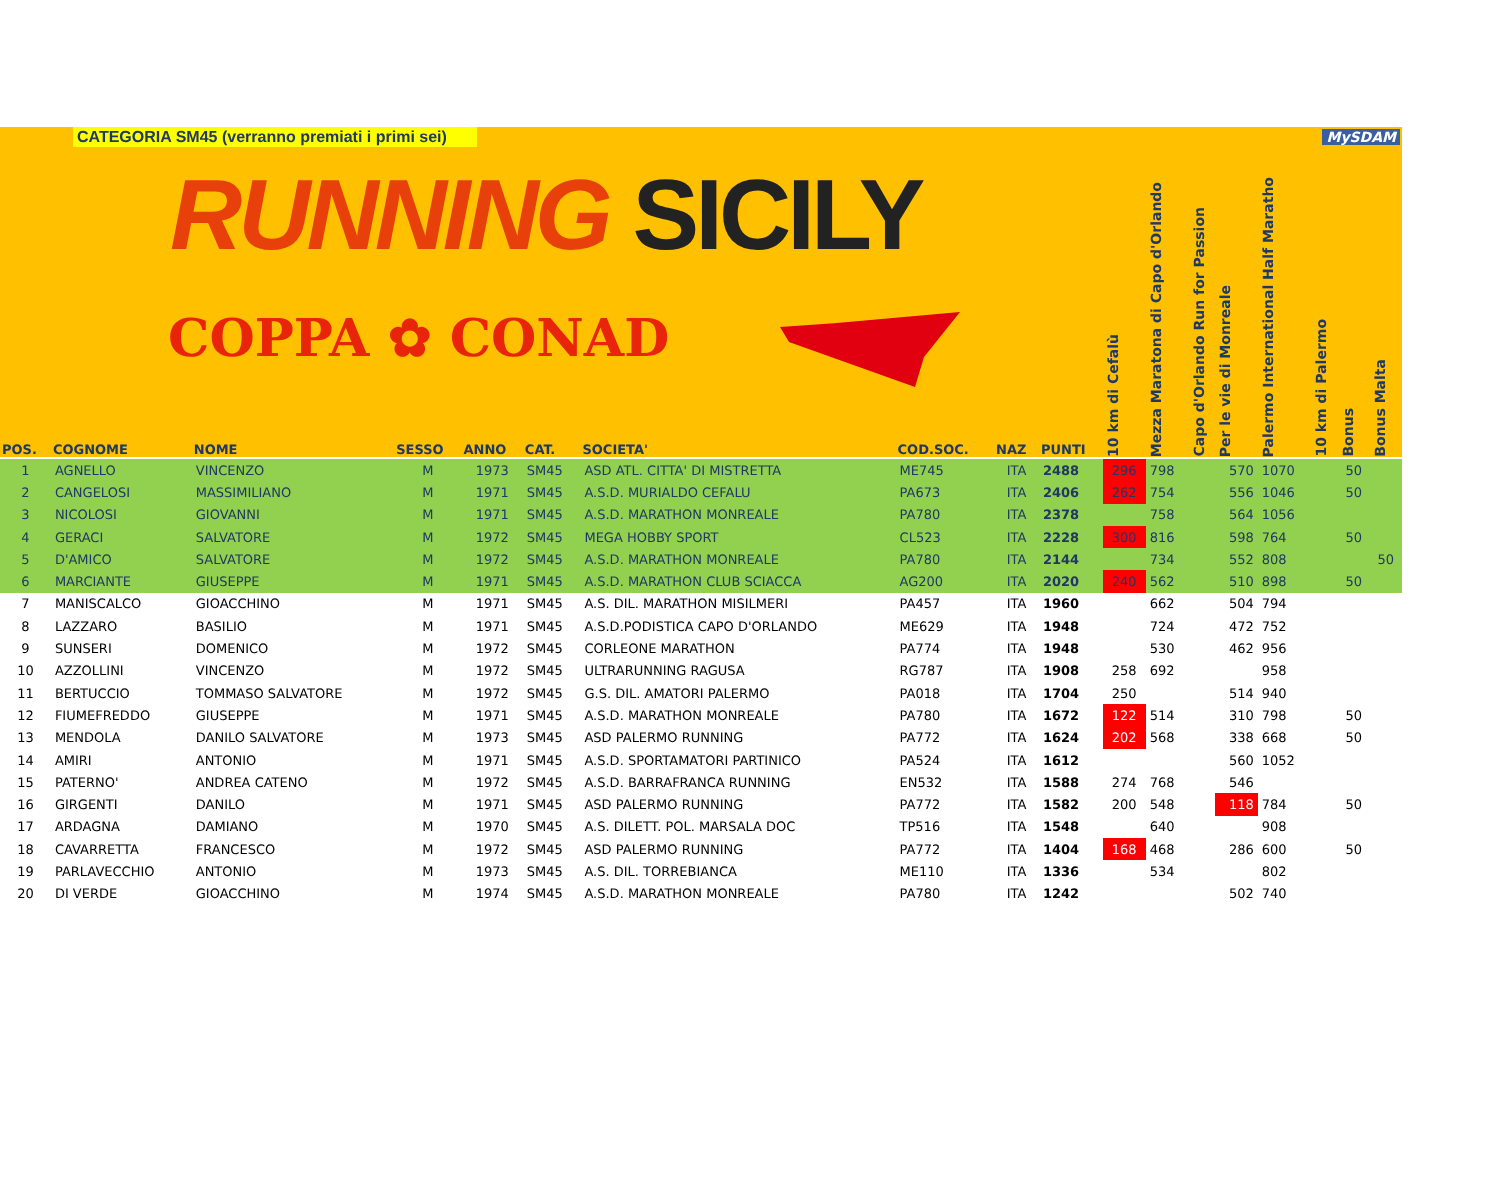CATEGORIA SM45 (verranno premiati i primi sei)
RUNNING SICILY
COPPA ✿ CONAD
MySDAM
| POS. | COGNOME | NOME | SESSO | ANNO | CAT. | SOCIETA' | COD.SOC. | NAZ | PUNTI | 10 km di Cefalù | Mezza Maratona di Capo d'Orlando | Capo d'Orlando Run for Passion | Per le vie di Monreale | Palermo International Half Maratho | 10 km di Palermo | Bonus | Bonus Malta |
| --- | --- | --- | --- | --- | --- | --- | --- | --- | --- | --- | --- | --- | --- | --- | --- | --- | --- |
| 1 | AGNELLO | VINCENZO | M | 1973 | SM45 | ASD ATL. CITTA' DI MISTRETTA | ME745 | ITA | 2488 | 296 | 798 | | 570 | 1070 | | 50 | |
| 2 | CANGELOSI | MASSIMILIANO | M | 1971 | SM45 | A.S.D. MURIALDO CEFALU | PA673 | ITA | 2406 | 262 | 754 | | 556 | 1046 | | 50 | |
| 3 | NICOLOSI | GIOVANNI | M | 1971 | SM45 | A.S.D. MARATHON MONREALE | PA780 | ITA | 2378 | | 758 | | 564 | 1056 | | | |
| 4 | GERACI | SALVATORE | M | 1972 | SM45 | MEGA HOBBY SPORT | CL523 | ITA | 2228 | 300 | 816 | | 598 | 764 | | 50 | |
| 5 | D'AMICO | SALVATORE | M | 1972 | SM45 | A.S.D. MARATHON MONREALE | PA780 | ITA | 2144 | | 734 | | 552 | 808 | | | 50 |
| 6 | MARCIANTE | GIUSEPPE | M | 1971 | SM45 | A.S.D. MARATHON CLUB SCIACCA | AG200 | ITA | 2020 | 240 | 562 | | 510 | 898 | | 50 | |
| 7 | MANISCALCO | GIOACCHINO | M | 1971 | SM45 | A.S. DIL. MARATHON MISILMERI | PA457 | ITA | 1960 | | 662 | | 504 | 794 | | | |
| 8 | LAZZARO | BASILIO | M | 1971 | SM45 | A.S.D.PODISTICA CAPO D'ORLANDO | ME629 | ITA | 1948 | | 724 | | 472 | 752 | | | |
| 9 | SUNSERI | DOMENICO | M | 1972 | SM45 | CORLEONE MARATHON | PA774 | ITA | 1948 | | 530 | | 462 | 956 | | | |
| 10 | AZZOLLINI | VINCENZO | M | 1972 | SM45 | ULTRARUNNING RAGUSA | RG787 | ITA | 1908 | 258 | 692 | | | 958 | | | |
| 11 | BERTUCCIO | TOMMASO SALVATORE | M | 1972 | SM45 | G.S. DIL. AMATORI PALERMO | PA018 | ITA | 1704 | 250 | | | 514 | 940 | | | |
| 12 | FIUMEFREDDO | GIUSEPPE | M | 1971 | SM45 | A.S.D. MARATHON MONREALE | PA780 | ITA | 1672 | 122 | 514 | | 310 | 798 | | 50 | |
| 13 | MENDOLA | DANILO SALVATORE | M | 1973 | SM45 | ASD PALERMO RUNNING | PA772 | ITA | 1624 | 202 | 568 | | 338 | 668 | | 50 | |
| 14 | AMIRI | ANTONIO | M | 1971 | SM45 | A.S.D. SPORTAMATORI PARTINICO | PA524 | ITA | 1612 | | | | 560 | 1052 | | | |
| 15 | PATERNO' | ANDREA CATENO | M | 1972 | SM45 | A.S.D. BARRAFRANCA RUNNING | EN532 | ITA | 1588 | 274 | 768 | | 546 | | | | |
| 16 | GIRGENTI | DANILO | M | 1971 | SM45 | ASD PALERMO RUNNING | PA772 | ITA | 1582 | 200 | 548 | | 118 | 784 | | 50 | |
| 17 | ARDAGNA | DAMIANO | M | 1970 | SM45 | A.S. DILETT. POL. MARSALA DOC | TP516 | ITA | 1548 | | 640 | | | 908 | | | |
| 18 | CAVARRETTA | FRANCESCO | M | 1972 | SM45 | ASD PALERMO RUNNING | PA772 | ITA | 1404 | 168 | 468 | | 286 | 600 | | 50 | |
| 19 | PARLAVECCHIO | ANTONIO | M | 1973 | SM45 | A.S. DIL. TORREBIANCA | ME110 | ITA | 1336 | | 534 | | | 802 | | | |
| 20 | DI VERDE | GIOACCHINO | M | 1974 | SM45 | A.S.D. MARATHON MONREALE | PA780 | ITA | 1242 | | | | 502 | 740 | | | |